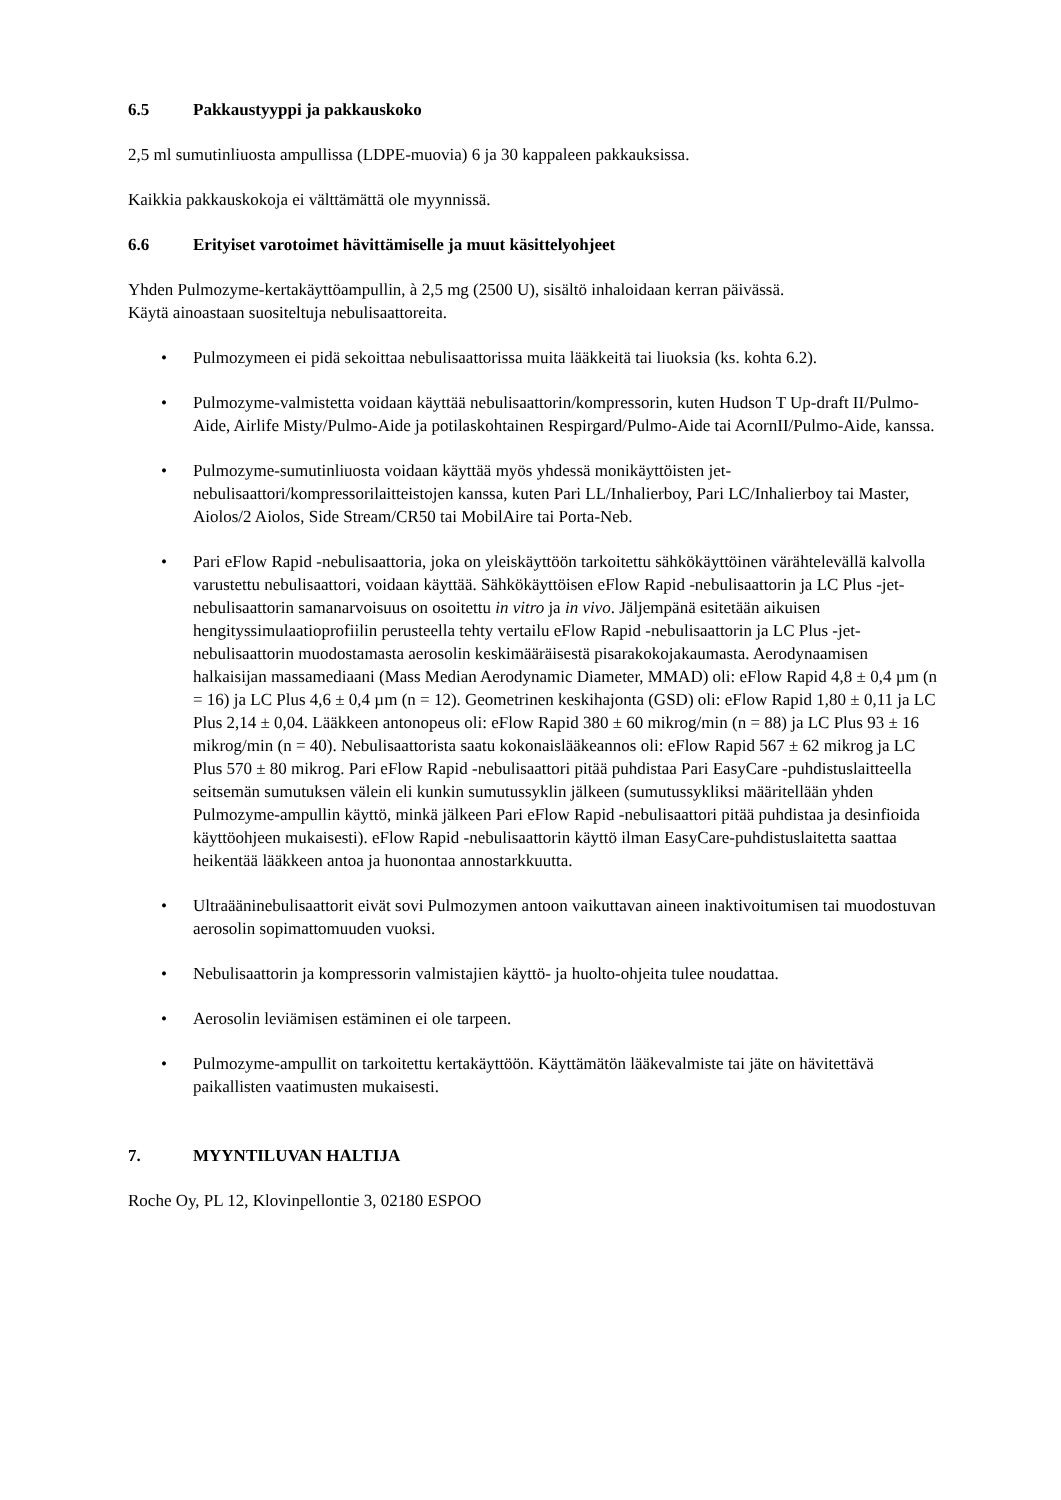6.5 Pakkaustyyppi ja pakkauskoko
2,5 ml sumutinliuosta ampullissa (LDPE-muovia) 6 ja 30 kappaleen pakkauksissa.
Kaikkia pakkauskokoja ei välttämättä ole myynnissä.
6.6 Erityiset varotoimet hävittämiselle ja muut käsittelyohjeet
Yhden Pulmozyme-kertakäyttöampullin, à 2,5 mg (2500 U), sisältö inhaloidaan kerran päivässä.
Käytä ainoastaan suositeltuja nebulisaattoreita.
• Pulmozymeen ei pidä sekoittaa nebulisaattorissa muita lääkkeitä tai liuoksia (ks. kohta 6.2).
• Pulmozyme-valmistetta voidaan käyttää nebulisaattorin/kompressorin, kuten Hudson T Up-draft II/Pulmo-Aide, Airlife Misty/Pulmo-Aide ja potilaskohtainen Respirgard/Pulmo-Aide tai AcornII/Pulmo-Aide, kanssa.
• Pulmozyme-sumutinliuosta voidaan käyttää myös yhdessä monikäyttöisten jet-nebulisaattori/kompressorilaitteistojen kanssa, kuten Pari LL/Inhalierboy, Pari LC/Inhalierboy tai Master, Aiolos/2 Aiolos, Side Stream/CR50 tai MobilAire tai Porta-Neb.
• Pari eFlow Rapid -nebulisaattoria, joka on yleiskäyttöön tarkoitettu sähkökäyttöinen värähtelevällä kalvolla varustettu nebulisaattori, voidaan käyttää. Sähkökäyttöisen eFlow Rapid -nebulisaattorin ja LC Plus -jet-nebulisaattorin samanarvoisuus on osoitettu in vitro ja in vivo. Jäljempänä esitetään aikuisen hengityssimulaatioprofiilin perusteella tehty vertailu eFlow Rapid -nebulisaattorin ja LC Plus -jet-nebulisaattorin muodostamasta aerosolin keskimääräisestä pisarakokojakaumasta. Aerodynaamisen halkaisijan massamediaani (Mass Median Aerodynamic Diameter, MMAD) oli: eFlow Rapid 4,8 ± 0,4 µm (n = 16) ja LC Plus 4,6 ± 0,4 µm (n = 12). Geometrinen keskihajonta (GSD) oli: eFlow Rapid 1,80 ± 0,11 ja LC Plus 2,14 ± 0,04. Lääkkeen antonopeus oli: eFlow Rapid 380 ± 60 mikrog/min (n = 88) ja LC Plus 93 ± 16 mikrog/min (n = 40). Nebulisaattorista saatu kokonaislääkeannos oli: eFlow Rapid 567 ± 62 mikrog ja LC Plus 570 ± 80 mikrog. Pari eFlow Rapid -nebulisaattori pitää puhdistaa Pari EasyCare -puhdistuslaitteella seitsemän sumutuksen välein eli kunkin sumutussyklin jälkeen (sumutussykliksi määritellään yhden Pulmozyme-ampullin käyttö, minkä jälkeen Pari eFlow Rapid -nebulisaattori pitää puhdistaa ja desinfioida käyttöohjeen mukaisesti). eFlow Rapid -nebulisaattorin käyttö ilman EasyCare-puhdistuslaitetta saattaa heikentää lääkkeen antoa ja huonontaa annostarkkuutta.
• Ultraääninebulisaattorit eivät sovi Pulmozymen antoon vaikuttavan aineen inaktivoitumisen tai muodostuvan aerosolin sopimattomuuden vuoksi.
• Nebulisaattorin ja kompressorin valmistajien käyttö- ja huolto-ohjeita tulee noudattaa.
• Aerosolin leviämisen estäminen ei ole tarpeen.
• Pulmozyme-ampullit on tarkoitettu kertakäyttöön. Käyttämätön lääkevalmiste tai jäte on hävitettävä paikallisten vaatimusten mukaisesti.
7. MYYNTILUVAN HALTIJA
Roche Oy, PL 12, Klovinpellontie 3, 02180 ESPOO